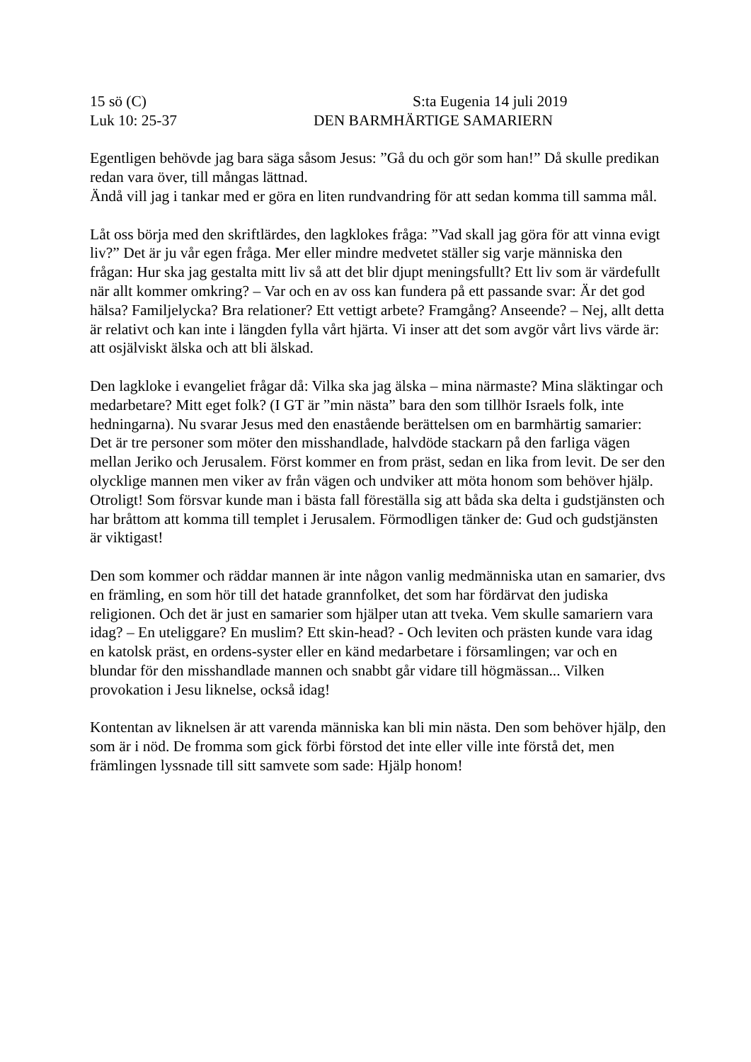15 sö (C) S:ta Eugenia 14 juli 2019
Luk 10: 25-37 DEN BARMHÄRTIGE SAMARIERN
Egentligen behövde jag bara säga såsom Jesus: ”Gå du och gör som han!” Då skulle predikan redan vara över, till mångas lättnad.
Ändå vill jag i tankar med er göra en liten rundvandring för att sedan komma till samma mål.
Låt oss börja med den skriftlärdes, den lagklokes fråga: ”Vad skall jag göra för att vinna evigt liv?” Det är ju vår egen fråga. Mer eller mindre medvetet ställer sig varje människa den frågan: Hur ska jag gestalta mitt liv så att det blir djupt meningsfullt? Ett liv som är värdefullt när allt kommer omkring? – Var och en av oss kan fundera på ett passande svar: Är det god hälsa? Familjelycka? Bra relationer? Ett vettigt arbete? Framgång? Anseende? – Nej, allt detta är relativt och kan inte i längden fylla vårt hjärta. Vi inser att det som avgör vårt livs värde är: att osjälviskt älska och att bli älskad.
Den lagkloke i evangeliet frågar då: Vilka ska jag älska – mina närmaste? Mina släktingar och medarbetare? Mitt eget folk? (I GT är ”min nästa” bara den som tillhör Israels folk, inte hedningarna). Nu svarar Jesus med den enastående berättelsen om en barmhärtig samarier:
Det är tre personer som möter den misshandlade, halvdöde stackarn på den farliga vägen mellan Jeriko och Jerusalem. Först kommer en from präst, sedan en lika from levit. De ser den olycklige mannen men viker av från vägen och undviker att möta honom som behöver hjälp. Otroligt! Som försvar kunde man i bästa fall föreställa sig att båda ska delta i gudstjänsten och har bråttom att komma till templet i Jerusalem. Förmodligen tänker de: Gud och gudstjänsten är viktigast!
Den som kommer och räddar mannen är inte någon vanlig medmänniska utan en samarier, dvs en främling, en som hör till det hatade grannfolket, det som har fördärvat den judiska religionen. Och det är just en samarier som hjälper utan att tveka. Vem skulle samariern vara idag? – En uteliggare? En muslim? Ett skin-head? - Och leviten och prästen kunde vara idag en katolsk präst, en ordens-syster eller en känd medarbetare i församlingen; var och en blundar för den misshandlade mannen och snabbt går vidare till högmässan... Vilken provokation i Jesu liknelse, också idag!
Kontentan av liknelsen är att varenda människa kan bli min nästa. Den som behöver hjälp, den som är i nöd. De fromma som gick förbi förstod det inte eller ville inte förstå det, men främlingen lyssnade till sitt samvete som sade: Hjälp honom!